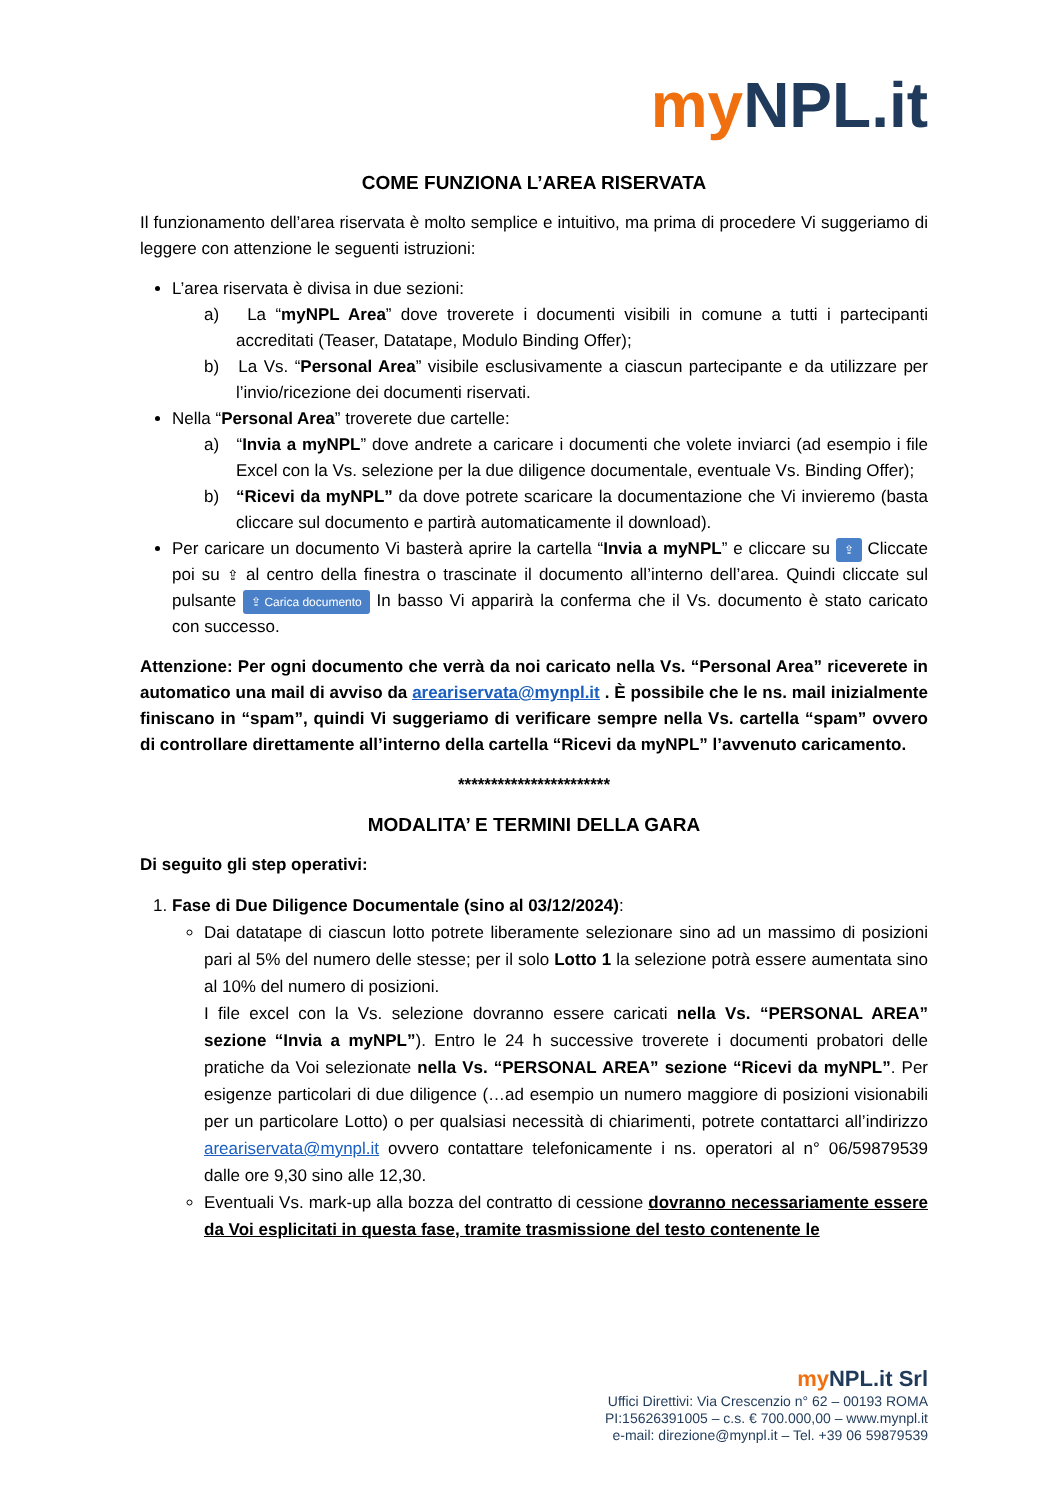my NPL.it
COME FUNZIONA L’AREA RISERVATA
Il funzionamento dell’area riservata è molto semplice e intuitivo, ma prima di procedere Vi suggeriamo di leggere con attenzione le seguenti istruzioni:
L’area riservata è divisa in due sezioni:
a) La “myNPL Area” dove troverete i documenti visibili in comune a tutti i partecipanti accreditati (Teaser, Datatape, Modulo Binding Offer);
b) La Vs. “Personal Area” visibile esclusivamente a ciascun partecipante e da utilizzare per l’invio/ricezione dei documenti riservati.
Nella “Personal Area” troverete due cartelle:
a) “Invia a myNPL” dove andrete a caricare i documenti che volete inviarci (ad esempio i file Excel con la Vs. selezione per la due diligence documentale, eventuale Vs. Binding Offer);
b) “Ricevi da myNPL” da dove potrete scaricare la documentazione che Vi invieremo (basta cliccare sul documento e partirà automaticamente il download).
Per caricare un documento Vi basterà aprire la cartella “Invia a myNPL” e cliccare su ⇪ Cliccate poi su ⇪ al centro della finestra o trascinate il documento all’interno dell’area. Quindi cliccate sul pulsante ⇪ Carica documento In basso Vi apparirà la conferma che il Vs. documento è stato caricato con successo.
Attenzione: Per ogni documento che verrà da noi caricato nella Vs. “Personal Area” riceverete in automatico una mail di avviso da areariservata@mynpl.it . È possibile che le ns. mail inizialmente finiscano in “spam”, quindi Vi suggeriamo di verificare sempre nella Vs. cartella “spam” ovvero di controllare direttamente all’interno della cartella “Ricevi da myNPL” l’avvenuto caricamento.
***********************
MODALITA’ E TERMINI DELLA GARA
Di seguito gli step operativi:
1. Fase di Due Diligence Documentale (sino al 03/12/2024):
Dai datatape di ciascun lotto potrete liberamente selezionare sino ad un massimo di posizioni pari al 5% del numero delle stesse; per il solo Lotto 1 la selezione potrà essere aumentata sino al 10% del numero di posizioni.
I file excel con la Vs. selezione dovranno essere caricati nella Vs. “PERSONAL AREA” sezione “Invia a myNPL”). Entro le 24 h successive troverete i documenti probatori delle pratiche da Voi selezionate nella Vs. “PERSONAL AREA” sezione “Ricevi da myNPL”. Per esigenze particolari di due diligence (…ad esempio un numero maggiore di posizioni visionabili per un particolare Lotto) o per qualsiasi necessità di chiarimenti, potrete contattarci all’indirizzo areariservata@mynpl.it ovvero contattare telefonicamente i ns. operatori al n° 06/59879539 dalle ore 9,30 sino alle 12,30.
Eventuali Vs. mark-up alla bozza del contratto di cessione dovranno necessariamente essere da Voi esplicitati in questa fase, tramite trasmissione del testo contenente le
my NPL.it Srl
Uffici Direttivi: Via Crescenzio n° 62 – 00193 ROMA
PI:15626391005 – c.s. € 700.000,00 – www.mynpl.it
e-mail: direzione@mynpl.it – Tel. +39 06 59879539